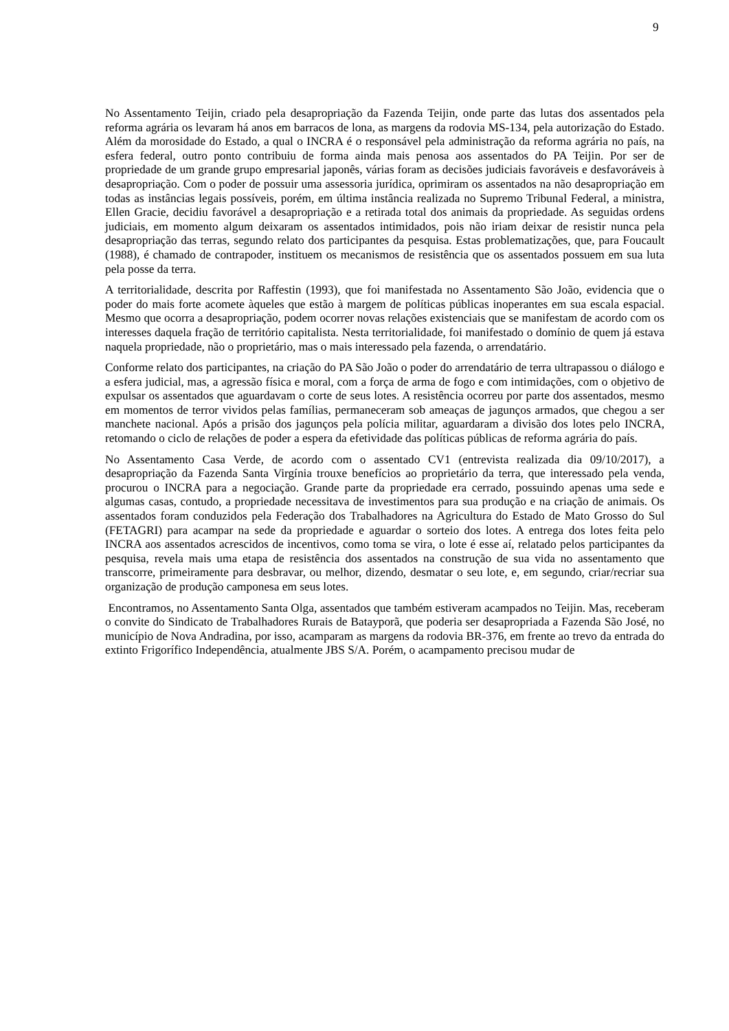9
No Assentamento Teijin, criado pela desapropriação da Fazenda Teijin, onde parte das lutas dos assentados pela reforma agrária os levaram há anos em barracos de lona, as margens da rodovia MS-134, pela autorização do Estado. Além da morosidade do Estado, a qual o INCRA é o responsável pela administração da reforma agrária no país, na esfera federal, outro ponto contribuiu de forma ainda mais penosa aos assentados do PA Teijin. Por ser de propriedade de um grande grupo empresarial japonês, várias foram as decisões judiciais favoráveis e desfavoráveis à desapropriação. Com o poder de possuir uma assessoria jurídica, oprimiram os assentados na não desapropriação em todas as instâncias legais possíveis, porém, em última instância realizada no Supremo Tribunal Federal, a ministra, Ellen Gracie, decidiu favorável a desapropriação e a retirada total dos animais da propriedade. As seguidas ordens judiciais, em momento algum deixaram os assentados intimidados, pois não iriam deixar de resistir nunca pela desapropriação das terras, segundo relato dos participantes da pesquisa. Estas problematizações, que, para Foucault (1988), é chamado de contrapoder, instituem os mecanismos de resistência que os assentados possuem em sua luta pela posse da terra.
A territorialidade, descrita por Raffestin (1993), que foi manifestada no Assentamento São João, evidencia que o poder do mais forte acomete àqueles que estão à margem de políticas públicas inoperantes em sua escala espacial. Mesmo que ocorra a desapropriação, podem ocorrer novas relações existenciais que se manifestam de acordo com os interesses daquela fração de território capitalista. Nesta territorialidade, foi manifestado o domínio de quem já estava naquela propriedade, não o proprietário, mas o mais interessado pela fazenda, o arrendatário.
Conforme relato dos participantes, na criação do PA São João o poder do arrendatário de terra ultrapassou o diálogo e a esfera judicial, mas, a agressão física e moral, com a força de arma de fogo e com intimidações, com o objetivo de expulsar os assentados que aguardavam o corte de seus lotes. A resistência ocorreu por parte dos assentados, mesmo em momentos de terror vividos pelas famílias, permaneceram sob ameaças de jagunços armados, que chegou a ser manchete nacional. Após a prisão dos jagunços pela polícia militar, aguardaram a divisão dos lotes pelo INCRA, retomando o ciclo de relações de poder a espera da efetividade das políticas públicas de reforma agrária do país.
No Assentamento Casa Verde, de acordo com o assentado CV1 (entrevista realizada dia 09/10/2017), a desapropriação da Fazenda Santa Virgínia trouxe benefícios ao proprietário da terra, que interessado pela venda, procurou o INCRA para a negociação. Grande parte da propriedade era cerrado, possuindo apenas uma sede e algumas casas, contudo, a propriedade necessitava de investimentos para sua produção e na criação de animais. Os assentados foram conduzidos pela Federação dos Trabalhadores na Agricultura do Estado de Mato Grosso do Sul (FETAGRI) para acampar na sede da propriedade e aguardar o sorteio dos lotes. A entrega dos lotes feita pelo INCRA aos assentados acrescidos de incentivos, como toma se vira, o lote é esse aí, relatado pelos participantes da pesquisa, revela mais uma etapa de resistência dos assentados na construção de sua vida no assentamento que transcorre, primeiramente para desbravar, ou melhor, dizendo, desmatar o seu lote, e, em segundo, criar/recriar sua organização de produção camponesa em seus lotes.
Encontramos, no Assentamento Santa Olga, assentados que também estiveram acampados no Teijin. Mas, receberam o convite do Sindicato de Trabalhadores Rurais de Batayporã, que poderia ser desapropriada a Fazenda São José, no município de Nova Andradina, por isso, acamparam as margens da rodovia BR-376, em frente ao trevo da entrada do extinto Frigorífico Independência, atualmente JBS S/A. Porém, o acampamento precisou mudar de